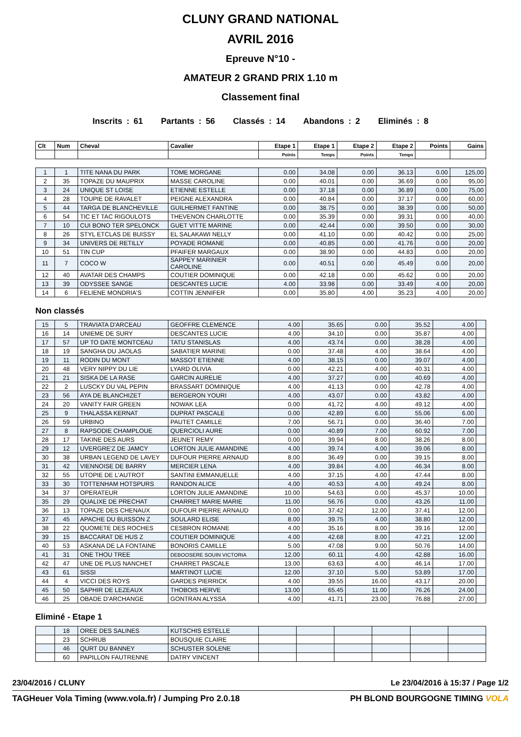CLUNY GRAND NATIONAL
AVRIL 2016
Epreuve N°10 -
AMATEUR 2 GRAND PRIX 1.10 m
Classement final
Inscrits : 61 Partants : 56 Classés : 14 Abandons : 2 Eliminés : 8
| Clt | Num | Cheval | Cavalier | Etape 1 | Etape 1 | Etape 2 | Etape 2 | Points | Gains |
| --- | --- | --- | --- | --- | --- | --- | --- | --- | --- |
| | | | | Points | Temps | Points | Temps | | |
| 1 | 1 | TITE NANA DU PARK | TOME MORGANE | 0.00 | 34.08 | 0.00 | 36.13 | 0.00 | 125,00 |
| 2 | 35 | TOPAZE DU MAUPRIX | MASSE CAROLINE | 0.00 | 40.01 | 0.00 | 36.69 | 0.00 | 95,00 |
| 3 | 24 | UNIQUE ST LOISE | ETIENNE ESTELLE | 0.00 | 37.18 | 0.00 | 36.89 | 0.00 | 75,00 |
| 4 | 28 | TOUPIE DE RAVALET | PEIGNE ALEXANDRA | 0.00 | 40.84 | 0.00 | 37.17 | 0.00 | 60,00 |
| 5 | 44 | TARGA DE BLANCHEVILLE | GUILHERMET FANTINE | 0.00 | 38.75 | 0.00 | 38.39 | 0.00 | 50,00 |
| 6 | 54 | TIC ET TAC RIGOULOTS | THEVENON CHARLOTTE | 0.00 | 35.39 | 0.00 | 39.31 | 0.00 | 40,00 |
| 7 | 10 | CUI BONO TER SPELONCK | GUET VITTE MARINE | 0.00 | 42.44 | 0.00 | 39.50 | 0.00 | 30,00 |
| 8 | 26 | STYL ETCLAS DE BUISSY | EL SALAKAWI NELLY | 0.00 | 41.10 | 0.00 | 40.42 | 0.00 | 25,00 |
| 9 | 34 | UNIVERS DE RETILLY | POYADE ROMANE | 0.00 | 40.85 | 0.00 | 41.76 | 0.00 | 20,00 |
| 10 | 51 | TIN CUP | PFAIFER MARGAUX | 0.00 | 38.90 | 0.00 | 44.83 | 0.00 | 20,00 |
| 11 | 7 | COCO W | SAPPEY MARINIER CAROLINE | 0.00 | 40.51 | 0.00 | 45.49 | 0.00 | 20,00 |
| 12 | 40 | AVATAR DES CHAMPS | COUTIER DOMINIQUE | 0.00 | 42.18 | 0.00 | 45.62 | 0.00 | 20,00 |
| 13 | 39 | ODYSSEE SANGE | DESCANTES LUCIE | 4.00 | 33.98 | 0.00 | 33.49 | 4.00 | 20,00 |
| 14 | 6 | FELIENE MONDRIA'S | COTTIN JENNIFER | 0.00 | 35.80 | 4.00 | 35.23 | 4.00 | 20,00 |
Non classés
| 15 | 5 | TRAVIATA D'ARCEAU | GEOFFRE CLEMENCE | 4.00 | 35.65 | 0.00 | 35.52 | 4.00 | |
| 16 | 14 | UNIEME DE SURY | DESCANTES LUCIE | 4.00 | 34.10 | 0.00 | 35.87 | 4.00 | |
| 17 | 57 | UP TO DATE MONTCEAU | TATU STANISLAS | 4.00 | 43.74 | 0.00 | 38.28 | 4.00 | |
| 18 | 19 | SANGHA DU JAOLAS | SABATIER MARINE | 0.00 | 37.48 | 4.00 | 38.64 | 4.00 | |
| 19 | 11 | RODIN DU MONT | MASSOT ETIENNE | 4.00 | 38.15 | 0.00 | 39.07 | 4.00 | |
| 20 | 48 | VERY NIPPY DU LIE | LYARD OLIVIA | 0.00 | 42.21 | 4.00 | 40.31 | 4.00 | |
| 21 | 21 | SISKA DE LA RASE | GARCIN AURELIE | 4.00 | 37.27 | 0.00 | 40.69 | 4.00 | |
| 22 | 2 | LUSCKY DU VAL PEPIN | BRASSART DOMINIQUE | 4.00 | 41.13 | 0.00 | 42.78 | 4.00 | |
| 23 | 56 | AYA DE BLANCHIZET | BERGERON YOURI | 4.00 | 43.07 | 0.00 | 43.82 | 4.00 | |
| 24 | 20 | VANITY FAIR GREEN | NOWAK LEA | 0.00 | 41.72 | 4.00 | 49.12 | 4.00 | |
| 25 | 9 | THALASSA KERNAT | DUPRAT PASCALE | 0.00 | 42.89 | 6.00 | 55.06 | 6.00 | |
| 26 | 59 | URBINO | PAUTET CAMILLE | 7.00 | 56.71 | 0.00 | 36.40 | 7.00 | |
| 27 | 8 | RAPSODIE CHAMPLOUE | QUERCIOLI AURE | 0.00 | 40.89 | 7.00 | 60.92 | 7.00 | |
| 28 | 17 | TAKINE DES AURS | JEUNET REMY | 0.00 | 39.94 | 8.00 | 38.26 | 8.00 | |
| 29 | 12 | UVERGRE'Z DE JAMCY | LORTON JULIE AMANDINE | 4.00 | 39.74 | 4.00 | 39.06 | 8.00 | |
| 30 | 38 | URBAN LEGEND DE LAVEY | DUFOUR PIERRE ARNAUD | 8.00 | 36.49 | 0.00 | 39.15 | 8.00 | |
| 31 | 42 | VIENNOISE DE BARRY | MERCIER LENA | 4.00 | 39.84 | 4.00 | 46.34 | 8.00 | |
| 32 | 55 | UTOPIE DE L'AUTROT | SANTINI EMMANUELLE | 4.00 | 37.15 | 4.00 | 47.44 | 8.00 | |
| 33 | 30 | TOTTENHAM HOTSPURS | RANDON ALICE | 4.00 | 40.53 | 4.00 | 49.24 | 8.00 | |
| 34 | 37 | OPERATEUR | LORTON JULIE AMANDINE | 10.00 | 54.63 | 0.00 | 45.37 | 10.00 | |
| 35 | 29 | QUALIXE DE PRECHAT | CHARRET MARIE MARIE | 11.00 | 56.76 | 0.00 | 43.26 | 11.00 | |
| 36 | 13 | TOPAZE DES CHENAUX | DUFOUR PIERRE ARNAUD | 0.00 | 37.42 | 12.00 | 37.41 | 12.00 | |
| 37 | 45 | APACHE DU BUISSON Z | SOULARD ELISE | 8.00 | 39.75 | 4.00 | 38.80 | 12.00 | |
| 38 | 22 | QUOMETE DES ROCHES | CESBRON ROMANE | 4.00 | 35.16 | 8.00 | 39.16 | 12.00 | |
| 39 | 15 | BACCARAT DE HUS Z | COUTIER DOMINIQUE | 4.00 | 42.68 | 8.00 | 47.21 | 12.00 | |
| 40 | 53 | ASKANA DE LA FONTAINE | BONORIS CAMILLE | 5.00 | 47.08 | 9.00 | 50.76 | 14.00 | |
| 41 | 31 | ONE THOU TREE | DEBOOSERE SOUIN VICTORIA | 12.00 | 60.11 | 4.00 | 42.88 | 16.00 | |
| 42 | 47 | UNE DE PLUS NANCHET | CHARRET PASCALE | 13.00 | 63.63 | 4.00 | 46.14 | 17.00 | |
| 43 | 61 | SISSI | MARTINOT LUCIE | 12.00 | 37.10 | 5.00 | 53.89 | 17.00 | |
| 44 | 4 | VICCI DES ROYS | GARDES PIERRICK | 4.00 | 39.55 | 16.00 | 43.17 | 20.00 | |
| 45 | 50 | SAPHIR DE LEZEAUX | THOBOIS HERVE | 13.00 | 65.45 | 11.00 | 76.26 | 24.00 | |
| 46 | 25 | OBADE D'ARCHANGE | GONTRAN ALYSSA | 4.00 | 41.71 | 23.00 | 76.88 | 27.00 | |
Eliminé - Etape 1
| | 18 | OREE DES SALINES | KUTSCHIS ESTELLE | | | | | | |
| | 23 | SCHRUB | BOUSQUIE CLAIRE | | | | | | |
| | 46 | QURT DU BANNEY | SCHUSTER SOLENE | | | | | | |
| | 60 | PAPILLON FAUTRENNE | DATRY VINCENT | | | | | | |
23/04/2016 / CLUNY Le 23/04/2016 à 15:37 / Page 1/2
TAGHeuer Vola Timing (www.vola.fr) / Jumping Pro 2.0.18 PH BLOND BOURGOGNE TIMING VOLA